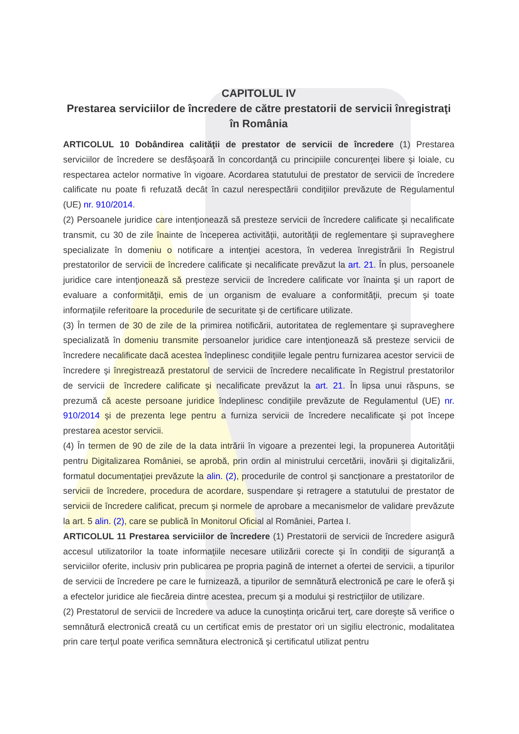CAPITOLUL IV
Prestarea serviciilor de încredere de către prestatorii de servicii înregistraţi în România
ARTICOLUL 10 Dobândirea calităţii de prestator de servicii de încredere (1) Prestarea serviciilor de încredere se desfăşoară în concordanţă cu principiile concurenţei libere şi loiale, cu respectarea actelor normative în vigoare. Acordarea statutului de prestator de servicii de încredere calificate nu poate fi refuzată decât în cazul nerespectării condiţiilor prevăzute de Regulamentul (UE) nr. 910/2014.
(2) Persoanele juridice care intenţionează să presteze servicii de încredere calificate şi necalificate transmit, cu 30 de zile înainte de începerea activităţii, autorităţii de reglementare şi supraveghere specializate în domeniu o notificare a intenţiei acestora, în vederea înregistrării în Registrul prestatorilor de servicii de încredere calificate şi necalificate prevăzut la art. 21. În plus, persoanele juridice care intenţionează să presteze servicii de încredere calificate vor înainta şi un raport de evaluare a conformităţii, emis de un organism de evaluare a conformităţii, precum şi toate informaţiile referitoare la procedurile de securitate şi de certificare utilizate.
(3) În termen de 30 de zile de la primirea notificării, autoritatea de reglementare şi supraveghere specializată în domeniu transmite persoanelor juridice care intenţionează să presteze servicii de încredere necalificate dacă acestea îndeplinesc condiţiile legale pentru furnizarea acestor servicii de încredere şi înregistrează prestatorul de servicii de încredere necalificate în Registrul prestatorilor de servicii de încredere calificate şi necalificate prevăzut la art. 21. În lipsa unui răspuns, se prezumă că aceste persoane juridice îndeplinesc condiţiile prevăzute de Regulamentul (UE) nr. 910/2014 şi de prezenta lege pentru a furniza servicii de încredere necalificate şi pot începe prestarea acestor servicii.
(4) În termen de 90 de zile de la data intrării în vigoare a prezentei legi, la propunerea Autorităţii pentru Digitalizarea României, se aprobă, prin ordin al ministrului cercetării, inovării şi digitalizării, formatul documentaţiei prevăzute la alin. (2), procedurile de control şi sancţionare a prestatorilor de servicii de încredere, procedura de acordare, suspendare şi retragere a statutului de prestator de servicii de încredere calificat, precum şi normele de aprobare a mecanismelor de validare prevăzute la art. 5 alin. (2), care se publică în Monitorul Oficial al României, Partea I.
ARTICOLUL 11 Prestarea serviciilor de încredere (1) Prestatorii de servicii de încredere asigură accesul utilizatorilor la toate informaţiile necesare utilizării corecte şi în condiţii de siguranţă a serviciilor oferite, inclusiv prin publicarea pe propria pagină de internet a ofertei de servicii, a tipurilor de servicii de încredere pe care le furnizează, a tipurilor de semnătură electronică pe care le oferă şi a efectelor juridice ale fiecăreia dintre acestea, precum şi a modului şi restricţiilor de utilizare.
(2) Prestatorul de servicii de încredere va aduce la cunoştinţa oricărui terţ, care doreşte să verifice o semnătură electronică creată cu un certificat emis de prestator ori un sigiliu electronic, modalitatea prin care terţul poate verifica semnătura electronică şi certificatul utilizat pentru